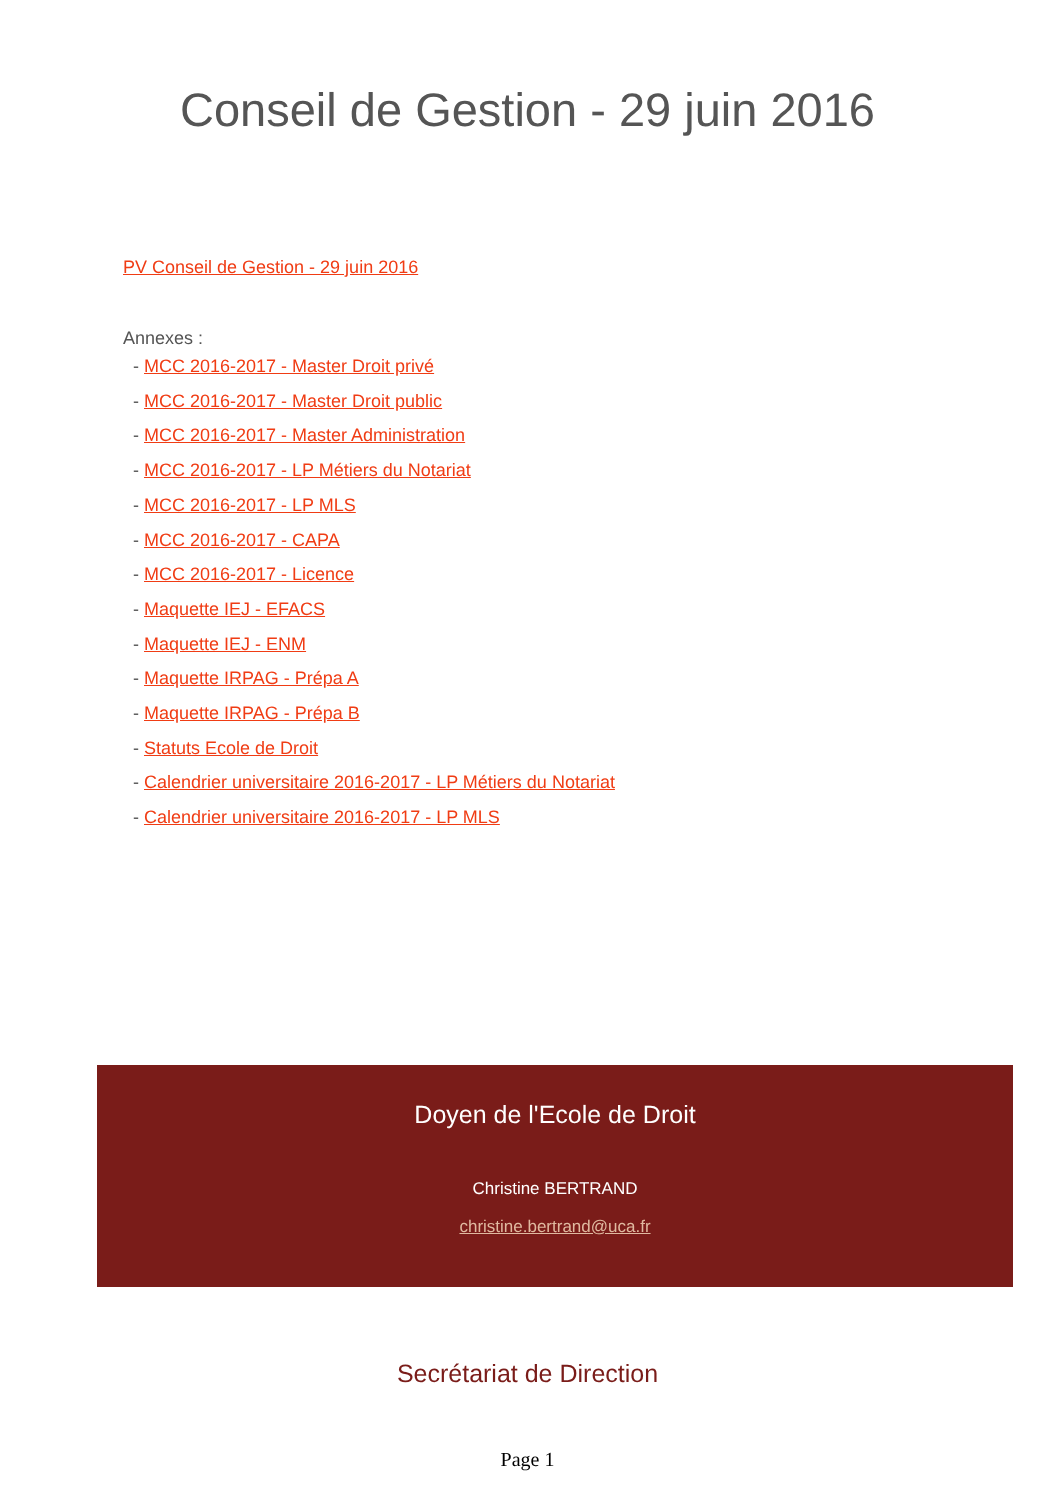Conseil de Gestion - 29 juin 2016
PV Conseil de Gestion - 29 juin 2016
Annexes :
- MCC 2016-2017 - Master Droit privé
- MCC 2016-2017 - Master Droit public
- MCC 2016-2017 - Master Administration
- MCC 2016-2017 - LP Métiers du Notariat
- MCC 2016-2017 - LP MLS
- MCC 2016-2017 - CAPA
- MCC 2016-2017 - Licence
- Maquette IEJ - EFACS
- Maquette IEJ - ENM
- Maquette IRPAG - Prépa A
- Maquette IRPAG - Prépa B
- Statuts Ecole de Droit
- Calendrier universitaire 2016-2017 - LP Métiers du Notariat
- Calendrier universitaire 2016-2017 - LP MLS
Doyen de l'Ecole de Droit
Christine BERTRAND
christine.bertrand@uca.fr
Secrétariat de Direction
Page 1